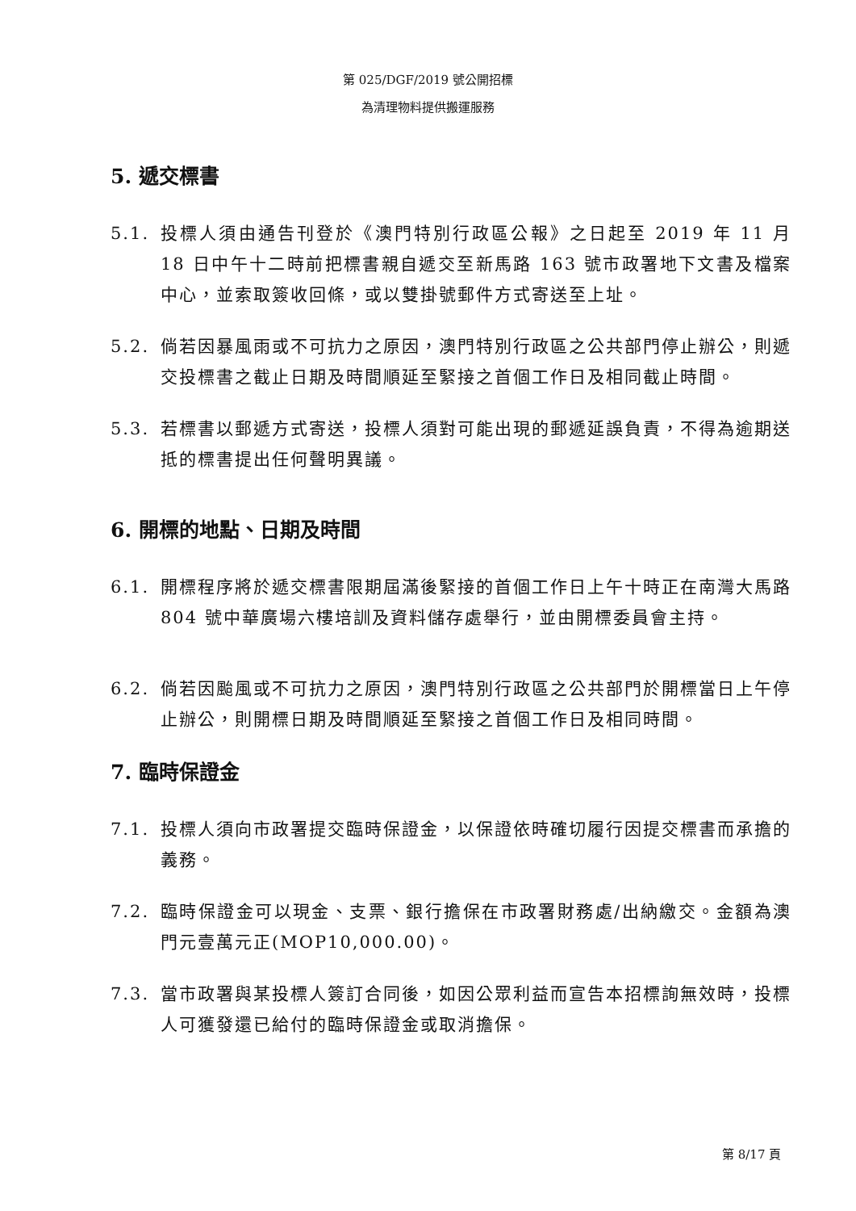第 025/DGF/2019 號公開招標
為清理物料提供搬運服務
5. 遞交標書
5.1. 投標人須由通告刊登於《澳門特別行政區公報》之日起至 2019 年 11 月 18 日中午十二時前把標書親自遞交至新馬路 163 號市政署地下文書及檔案中心，並索取簽收回條，或以雙掛號郵件方式寄送至上址。
5.2. 倘若因暴風雨或不可抗力之原因，澳門特別行政區之公共部門停止辦公，則遞交投標書之截止日期及時間順延至緊接之首個工作日及相同截止時間。
5.3. 若標書以郵遞方式寄送，投標人須對可能出現的郵遞延誤負責，不得為逾期送抵的標書提出任何聲明異議。
6. 開標的地點、日期及時間
6.1. 開標程序將於遞交標書限期屆滿後緊接的首個工作日上午十時正在南灣大馬路 804 號中華廣場六樓培訓及資料儲存處舉行，並由開標委員會主持。
6.2. 倘若因颱風或不可抗力之原因，澳門特別行政區之公共部門於開標當日上午停止辦公，則開標日期及時間順延至緊接之首個工作日及相同時間。
7. 臨時保證金
7.1. 投標人須向市政署提交臨時保證金，以保證依時確切履行因提交標書而承擔的義務。
7.2. 臨時保證金可以現金、支票、銀行擔保在市政署財務處/出納繳交。金額為澳門元壹萬元正(MOP10,000.00)。
7.3. 當市政署與某投標人簽訂合同後，如因公眾利益而宣告本招標詢無效時，投標人可獲發還已給付的臨時保證金或取消擔保。
第 8/17 頁